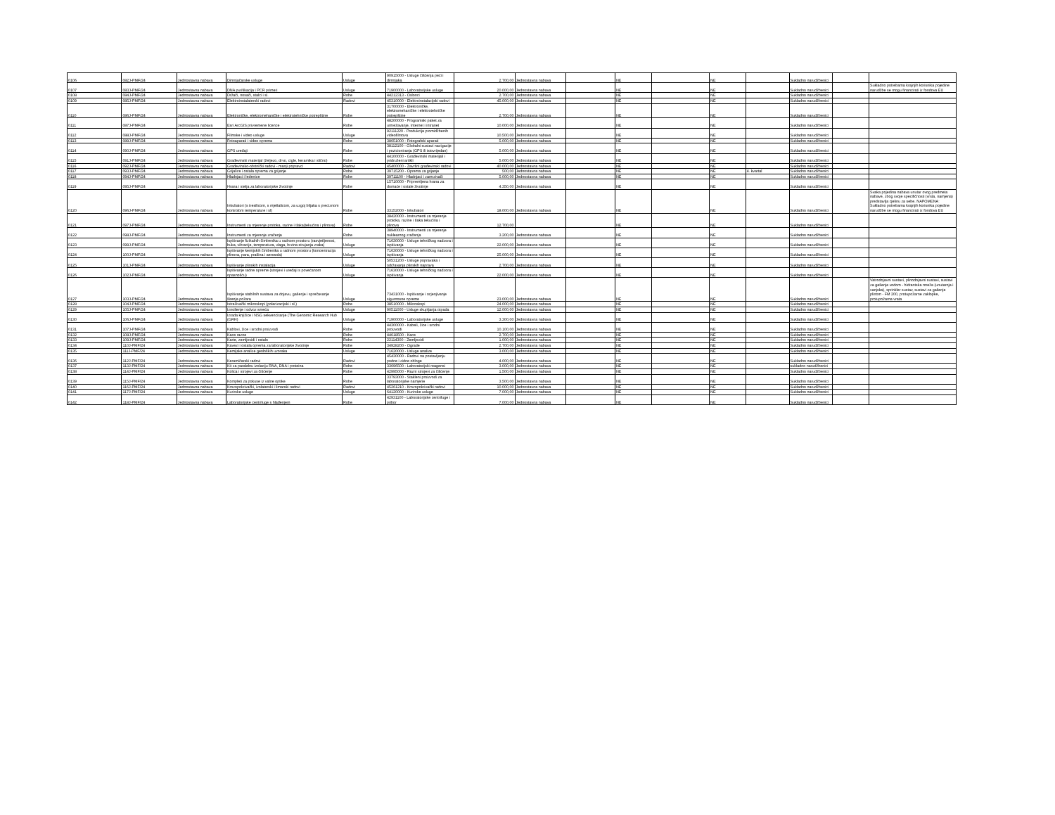| 0106 | 082J-PMF/24 | Jednostavna nabava | Dimnjačarske usluge | Usluge | 90915000 - Usluge čišćenja peći i dimnjaka | 2.700,00 | Jednostavna nabava | | NE | | NE | | Sukladno narudžbenici | | |
| 0107 | 083J-PMF/24 | Jednostavna nabava | DNA purifikacija i PCR primeri | Usluge | 71900000 - Laboratorijske usluge | 20.000,00 | Jednostavna nabava | | NE | | NE | | Sukladno narudžbenici | | Sukladno potrebama krajnjih korisnika pojedine narudžbe se mogu financirati iz fondova EU |
| 0108 | 084J-PMF/24 | Jednostavna nabava | Držači, nosači, stalci i sl. | Robe | 44212313 - Oslonci | 2.700,00 | Jednostavna nabava | | NE | | NE | | Sukladno narudžbenici | | |
| 0109 | 085J-PMF/24 | Jednostavna nabava | Elektroinstalaterski radovi | Radovi | 45310000 - Elektroinstalacijski radovi | 45.000,00 | Jednostavna nabava | | NE | | NE | | Sukladno narudžbenici | | |
| 0110 | 086J-PMF/24 | Jednostavna nabava | Elektroničke, elektromehaničke i elektrotehničke potrepštine | Robe | 31700000 - Elektroničke, elektromehaničke i elektrotehničke potrepštine | 2.700,00 | Jednostavna nabava | | NE | | NE | | Sukladno narudžbenici | | |
| 0111 | 087J-PMF/24 | Jednostavna nabava | Esri ArcGIS privremene licence | Robe | 48200000 - Programski paket za umrežavanje, Internet i intranet | 10.000,00 | Jednostavna nabava | | NE | | NE | | Sukladno narudžbenici | | |
| 0112 | 088J-PMF/24 | Jednostavna nabava | Filmske i video usluge | Usluge | 92111220 - Produkcija promidžbenih videofilmova | 10.500,00 | Jednostavna nabava | | NE | | NE | | Sukladno narudžbenici | | |
| 0113 | 089J-PMF/24 | Jednostavna nabava | Fotoaparati i video oprema | Robe | 38651000 - Fotografski aparati | 5.000,00 | Jednostavna nabava | | NE | | NE | | Sukladno narudžbenici | | |
| 0114 | 090J-PMF/24 | Jednostavna nabava | GPS uređaji | Robe | 38112100 - Globalni sustavi navigacije i pozicioniranja (GPS ili istovrijedan) | 5.000,00 | Jednostavna nabava | | NE | | NE | | Sukladno narudžbenici | | |
| 0115 | 091J-PMF/24 | Jednostavna nabava | Građevinski materijal (željezo, drvo, cigle, keramika i slično) | Robe | 44100000 - Građevinski materijali i pridruženi artikli | 5.000,00 | Jednostavna nabava | | NE | | NE | | Sukladno narudžbenici | | |
| 0116 | 092J-PMF/24 | Jednostavna nabava | Građevinsko-obrtnički radovi - manji popravci | Radovi | 45400000 - Završni građevinski radovi | 40.000,00 | Jednostavna nabava | | NE | | NE | | Sukladno narudžbenici | | |
| 0117 | 093J-PMF/24 | Jednostavna nabava | Grijalice i ostala oprema za grijanje | Robe | 39715200 - Oprema za grijanje | 500,00 | Jednostavna nabava | | NE | | NE | 4. kvartal | Sukladno narudžbenici | | |
| 0118 | 094J-PMF/24 | Jednostavna nabava | Hladnjaci i ledenice | Robe | 39711100 - Hladnjaci i zamrzivači | 5.000,00 | Jednostavna nabava | | NE | | NE | | Sukladno narudžbenici | | |
| 0119 | 095J-PMF/24 | Jednostavna nabava | Hrana i stelja za laboratorijske životinje | Robe | 15710000 - Pripremljena hrana za domaće i ostale životinje | 4.350,00 | Jednostavna nabava | | NE | | NE | | Sukladno narudžbenici | | |
| 0120 | 096J-PMF/24 | Jednostavna nabava | Inkubatori (s tresilicom, s mješalicom, za uzgoj biljaka s preciznom kontrolom temperature i sl) | Robe | 33152000 - Inkubatori | 18.000,00 | Jednostavna nabava | | NE | | NE | | Sukladno narudžbenici | | Svaka pojedina nabava unutar ovog predmeta nabave, zbog svoje specifičnosti (vrsta, namjena) predstavlja cjelinu za sebe. NAPOMENA: Sukladno potrebama krajnjih korisnika pojedine narudžbe se mogu financirati iz fondova EU |
| 0121 | 097J-PMF/24 | Jednostavna nabava | Instrumenti za mjerenje protoka, razine i tlaka(tekućina i plinova) | Robe | 38420000 - Instrumenti za mjerenje protoka, razine i tlaka tekućina i plinova | 12.700,00 | | | NE | | NE | | Sukladno narudžbenici | | |
| 0122 | 098J-PMF/24 | Jednostavna nabava | Instrumenti za mjerenje zračenja | Robe | 38940000 - Instrumenti za mjerenje nuklearnog zračenja | 3.200,00 | Jednostavna nabava | | NE | | NE | | Sukladno narudžbenici | | |
| 0123 | 099J-PMF/24 | Jednostavna nabava | Ispitivanje fizikalnih čimbenika u radnom prostoru (rasvjetljenost, buka, vibracije, temperatura, vlaga, brzina strujanja zraka) | Usluge | 71630000 - Usluge tehničkog nadzora i ispitivanja | 22.000,00 | Jednostavna nabava | | NE | | NE | | Sukladno narudžbenici | | |
| 0124 | 100J-PMF/24 | Jednostavna nabava | Ispitivanje kemijskih čimbenika u radnom prostoru (koncentracija plinova, para, prašina i aerosola) | Usluge | 71630000 - Usluge tehničkog nadzora i ispitivanja | 25.000,00 | Jednostavna nabava | | NE | | NE | | Sukladno narudžbenici | | |
| 0125 | 101J-PMF/24 | Jednostavna nabava | Ispitivanje plinskih instalacija | Usluge | 50531200 - Usluge popravaka i održavanja plinskih naprava | 2.700,00 | Jednostavna nabava | | NE | | NE | | Sukladno narudžbenici | | |
| 0126 | 102J-PMF/24 | Jednostavna nabava | Ispitivanje radne opreme (strojevi i uređaji s povećanom opasnošću) | Usluge | 71630000 - Usluge tehničkog nadzora i ispitivanja | 22.000,00 | Jednostavna nabava | | NE | | NE | | Sukladno narudžbenici | | |
| 0127 | 103J-PMF/24 | Jednostavna nabava | Ispitivanje stabilnih sustava za dojavu, gašenje i sprečavanje širenja požara | Usluge | 73431000 - Ispitivanje i ocjenjivanje sigurnosne opreme | 23.000,00 | Jednostavna nabava | | NE | | NE | | Sukladno narudžbenici | | Vatrodojavni sustavi, plinodojavni sustavi, sustavi za gašenje vodom - hidrantska mreža (unutarnja i vanjska), sprinkler sustav, sustavi za gašenje plinom - FM 200, protupožarne zaklopke, protupožarna vrata |
| 0128 | 104J-PMF/24 | Jednostavna nabava | Istraživački mikroskopi (polarizacijski i sl.) | Robe | 38510000 - Mikroskopi | 24.000,00 | Jednostavna nabava | | NE | | NE | | Sukladno narudžbenici | | |
| 0129 | 105J-PMF/24 | Jednostavna nabava | Iznošenje i odvoz smeća | Usluge | 90511000 - Usluge skupljanja otpada | 12.000,00 | Jednostavna nabava | | NE | | NE | | Sukladno narudžbenici | | |
| 0130 | 106J-PMF/24 | Jednostavna nabava | Izrada knjižice i NSG sekvenciranje (The Genomic Research Hub (GRH) | Usluge | 71900000 - Laboratorijske usluge | 3.300,00 | Jednostavna nabava | | NE | | NE | | Sukladno narudžbenici | | |
| 0131 | 107J-PMF/24 | Jednostavna nabava | Kablovi, žice i srodni proizvodi | Robe | 44300000 - Kabeli, žice i srodni proizvodi | 10.100,00 | Jednostavna nabava | | NE | | NE | | Sukladno narudžbenici | | |
| 0132 | 108J-PMF/24 | Jednostavna nabava | Kace razne | Robe | 44618500 - Kace | 2.700,00 | Jednostavna nabava | | NE | | NE | | Sukladno narudžbenici | | |
| 0133 | 109J-PMF/24 | Jednostavna nabava | Karte, zemljovidi i ostalo | Robe | 22114300 - Zemljovidi | 1.000,00 | Jednostavna nabava | | NE | | NE | | Sukladno narudžbenici | | |
| 0134 | 110J-PMF/24 | Jednostavna nabava | Kavezi i ostala oprema za laboratorijske životinje | Robe | 34928200 - Ograde | 2.700,00 | Jednostavna nabava | | NE | | NE | | Sukladno narudžbenici | | |
| 0135 | 111J-PMF/24 | Jednostavna nabava | Kemijske analize geoloških uzoraka | Usluge | 71620000 - Usluge analize | 3.000,00 | Jednostavna nabava | | NE | | NE | | Sukladno narudžbenici | | |
| 0136 | 112J-PMF/24 | Jednostavna nabava | Keramičarski radovi | Radovi | 45430000 - Radovi na postavljanju podne i zidne obloge | 4.000,00 | Jednostavna nabava | | NE | | NE | | Sukladno narudžbenici | | |
| 0137 | 113J-PMF/24 | Jednostavna nabava | Kit za paralelnu izolaciju RNA, DNA i proteina | Robe | 33696500 - Laboratorijski reagensi | 3.000,00 | Jednostavna nabava | | NE | | NE | | sukladno narudžbenici | | |
| 0138 | 114J-PMF/24 | Jednostavna nabava | Kolica i strojevi za čišćenje | Robe | 42995000 - Razni strojevi za čišćenje | 1.500,00 | Jednostavna nabava | | NE | | NE | | Sukladno narudžbenici | | |
| 0139 | 115J-PMF/24 | Jednostavna nabava | Kompleti za pokuse iz valne optike | Robe | 33793000 - Stakleni proizvodi za laboratorijske namjene | 3.500,00 | Jednostavna nabava | | NE | | NE | | Sukladno narudžbenici | | |
| 0140 | 116J-PMF/24 | Jednostavna nabava | Krovopokrivački, izolaterski i limarski radovi | Radovi | 45261210 - Krovopokrivački radovi | 10.000,00 | Jednostavna nabava | | NE | | NE | | Sukladno narudžbenici | | |
| 0141 | 117J-PMF/24 | Jednostavna nabava | Kurirske usluge | Usluge | 64120000 - Kurirske usluge | 7.000,00 | Jednostavna nabava | | NE | | NE | | Sukladno narudžbenici | | |
| 0142 | 118J-PMF/24 | Jednostavna nabava | Laboratorijske centrifuge s hlađenjem | Robe | 42931100 - Laboratorijske centrifuge i pribor | 7.000,00 | Jednostavna nabava | | NE | | NE | | Sukladno narudžbenici | | |